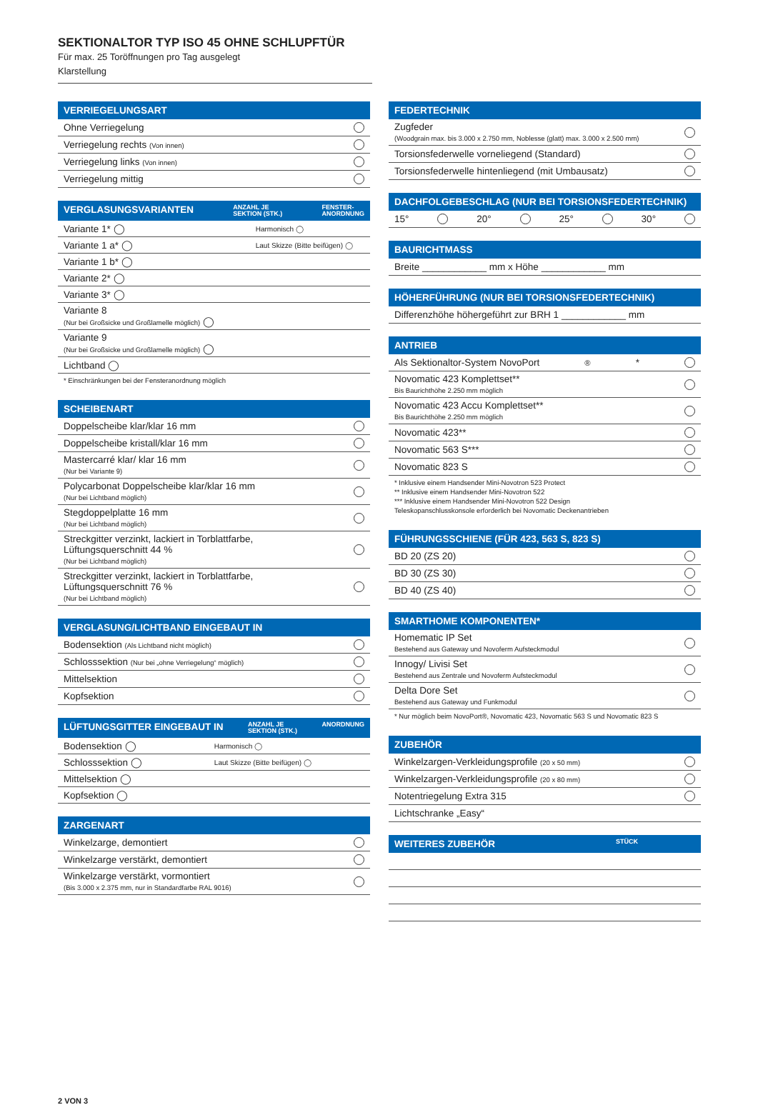SEKTIONALTOR TYP ISO 45 OHNE SCHLUPFTÜR
Für max. 25 Toröffnungen pro Tag ausgelegt
Klarstellung
VERRIEGELUNGSART
Ohne Verriegelung
Verriegelung rechts (Von innen)
Verriegelung links (Von innen)
Verriegelung mittig
VERGLASUNGSVARIANTEN ANZAHL JE
SEKTION (STK.) FENSTER-
ANORDNUNG
| Variante 1* ◯ | | Harmonisch ◯ |
| Variante 1 a* ◯ | | Laut Skizze (Bitte beifügen) ◯ |
| Variante 1 b* ◯ | | |
| Variante 2* ◯ | | |
| Variante 3* ◯ | | |
| Variante 8 (Nur bei Großsicke und Großlamelle möglich) ◯ | | |
| Variante 9 (Nur bei Großsicke und Großlamelle möglich) ◯ | | |
| Lichtband ◯ | | |
* Einschränkungen bei der Fensteranordnung möglich
SCHEIBENART
Doppelscheibe klar/klar 16 mm
Doppelscheibe kristall/klar 16 mm
Mastercarré klar/ klar 16 mm
(Nur bei Variante 9)
Polycarbonat Doppelscheibe klar/klar 16 mm
(Nur bei Lichtband möglich)
Stegdoppelplatte 16 mm
(Nur bei Lichtband möglich)
Streckgitter verzinkt, lackiert in Torblattfarbe,
Lüftungsquerschnitt 44 %
(Nur bei Lichtband möglich)
Streckgitter verzinkt, lackiert in Torblattfarbe,
Lüftungsquerschnitt 76 %
(Nur bei Lichtband möglich)
VERGLASUNG/LICHTBAND EINGEBAUT IN
Bodensektion (Als Lichtband nicht möglich)
Schlosssektion (Nur bei „ohne Verriegelung“ möglich)
Mittelsektion
Kopfsektion
LÜFTUNGSGITTER EINGEBAUT IN ANZAHL JE
SEKTION (STK.) ANORDNUNG
| Bodensektion ◯ | | Harmonisch ◯ |
| Schlosssektion ◯ | | Laut Skizze (Bitte beifügen) ◯ |
| Mittelsektion ◯ | | |
| Kopfsektion ◯ | | |
ZARGENART
Winkelzarge, demontiert
Winkelzarge verstärkt, demontiert
Winkelzarge verstärkt, vormontiert
(Bis 3.000 x 2.375 mm, nur in Standardfarbe RAL 9016)
FEDERTECHNIK
Zugfeder
(Woodgrain max. bis 3.000 x 2.750 mm, Noblesse (glatt) max. 3.000 x 2.500 mm)
Torsionsfederwelle vorneliegend (Standard)
Torsionsfederwelle hintenliegend (mit Umbausatz)
DACHFOLGEBESCHLAG (NUR BEI TORSIONSFEDERTECHNIK)
15° 20° 25° 30°
BAURICHTMASS
Breite ____________ mm x Höhe ____________ mm
HÖHERFÜHRUNG (NUR BEI TORSIONSFEDERTECHNIK)
Differenzhöhe höhergeführt zur BRH 1 ____________ mm
ANTRIEB
Als Sektionaltor-System NovoPort<sup>®</sup>*
Novomatic 423 Komplettset**
Bis Baurichthöhe 2.250 mm möglich
Novomatic 423 Accu Komplettset**
Bis Baurichthöhe 2.250 mm möglich
Novomatic 423**
Novomatic 563 S***
Novomatic 823 S
* Inklusive einem Handsender Mini-Novotron 523 Protect
** Inklusive einem Handsender Mini-Novotron 522
*** Inklusive einem Handsender Mini-Novotron 522 Design
Teleskopanschlusskonsole erforderlich bei Novomatic Deckenantrieben
FÜHRUNGSSCHIENE (FÜR 423, 563 S, 823 S)
BD 20 (ZS 20)
BD 30 (ZS 30)
BD 40 (ZS 40)
SMARTHOME KOMPONENTEN*
Homematic IP Set
Bestehend aus Gateway und Novoferm Aufsteckmodul
Innogy/ Livisi Set
Bestehend aus Zentrale und Novoferm Aufsteckmodul
Delta Dore Set
Bestehend aus Gateway und Funkmodul
* Nur möglich beim NovoPort®, Novomatic 423, Novomatic 563 S und Novomatic 823 S
ZUBEHÖR
Winkelzargen-Verkleidungsprofile (20 x 50 mm)
Winkelzargen-Verkleidungsprofile (20 x 80 mm)
Notentriegelung Extra 315
Lichtschranke „Easy“
WEITERES ZUBEHÖR STÜCK
2 VON 3